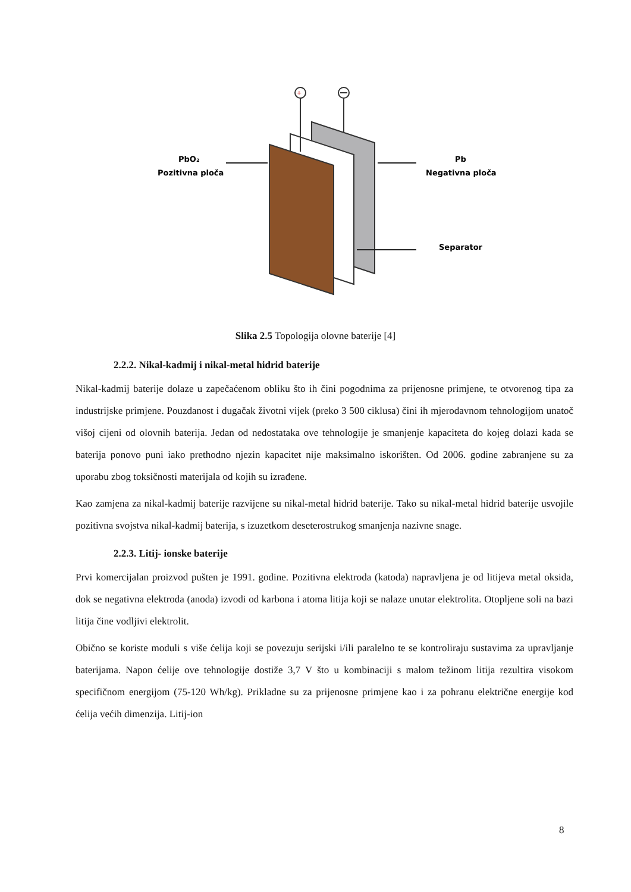+
PbO₂
Pozitivna ploča
Pb
Negativna ploča
Separator
Slika 2.5 Topologija olovne baterije [4]
2.2.2. Nikal-kadmij i nikal-metal hidrid baterije
Nikal-kadmij baterije dolaze u zapečaćenom obliku što ih čini pogodnima za prijenosne primjene, te otvorenog tipa za industrijske primjene. Pouzdanost i dugačak životni vijek (preko 3 500 ciklusa) čini ih mjerodavnom tehnologijom unatoč višoj cijeni od olovnih baterija. Jedan od nedostataka ove tehnologije je smanjenje kapaciteta do kojeg dolazi kada se baterija ponovo puni iako prethodno njezin kapacitet nije maksimalno iskorišten. Od 2006. godine zabranjene su za uporabu zbog toksičnosti materijala od kojih su izrađene.
Kao zamjena za nikal-kadmij baterije razvijene su nikal-metal hidrid baterije. Tako su nikal-metal hidrid baterije usvojile pozitivna svojstva nikal-kadmij baterija, s izuzetkom deseterostrukog smanjenja nazivne snage.
2.2.3. Litij- ionske baterije
Prvi komercijalan proizvod pušten je 1991. godine. Pozitivna elektroda (katoda) napravljena je od litijeva metal oksida, dok se negativna elektroda (anoda) izvodi od karbona i atoma litija koji se nalaze unutar elektrolita. Otopljene soli na bazi litija čine vodljivi elektrolit.
Obično se koriste moduli s više ćelija koji se povezuju serijski i/ili paralelno te se kontroliraju sustavima za upravljanje baterijama. Napon ćelije ove tehnologije dostiže 3,7 V što u kombinaciji s malom težinom litija rezultira visokom specifičnom energijom (75-120 Wh/kg). Prikladne su za prijenosne primjene kao i za pohranu električne energije kod ćelija većih dimenzija. Litij-ion
8